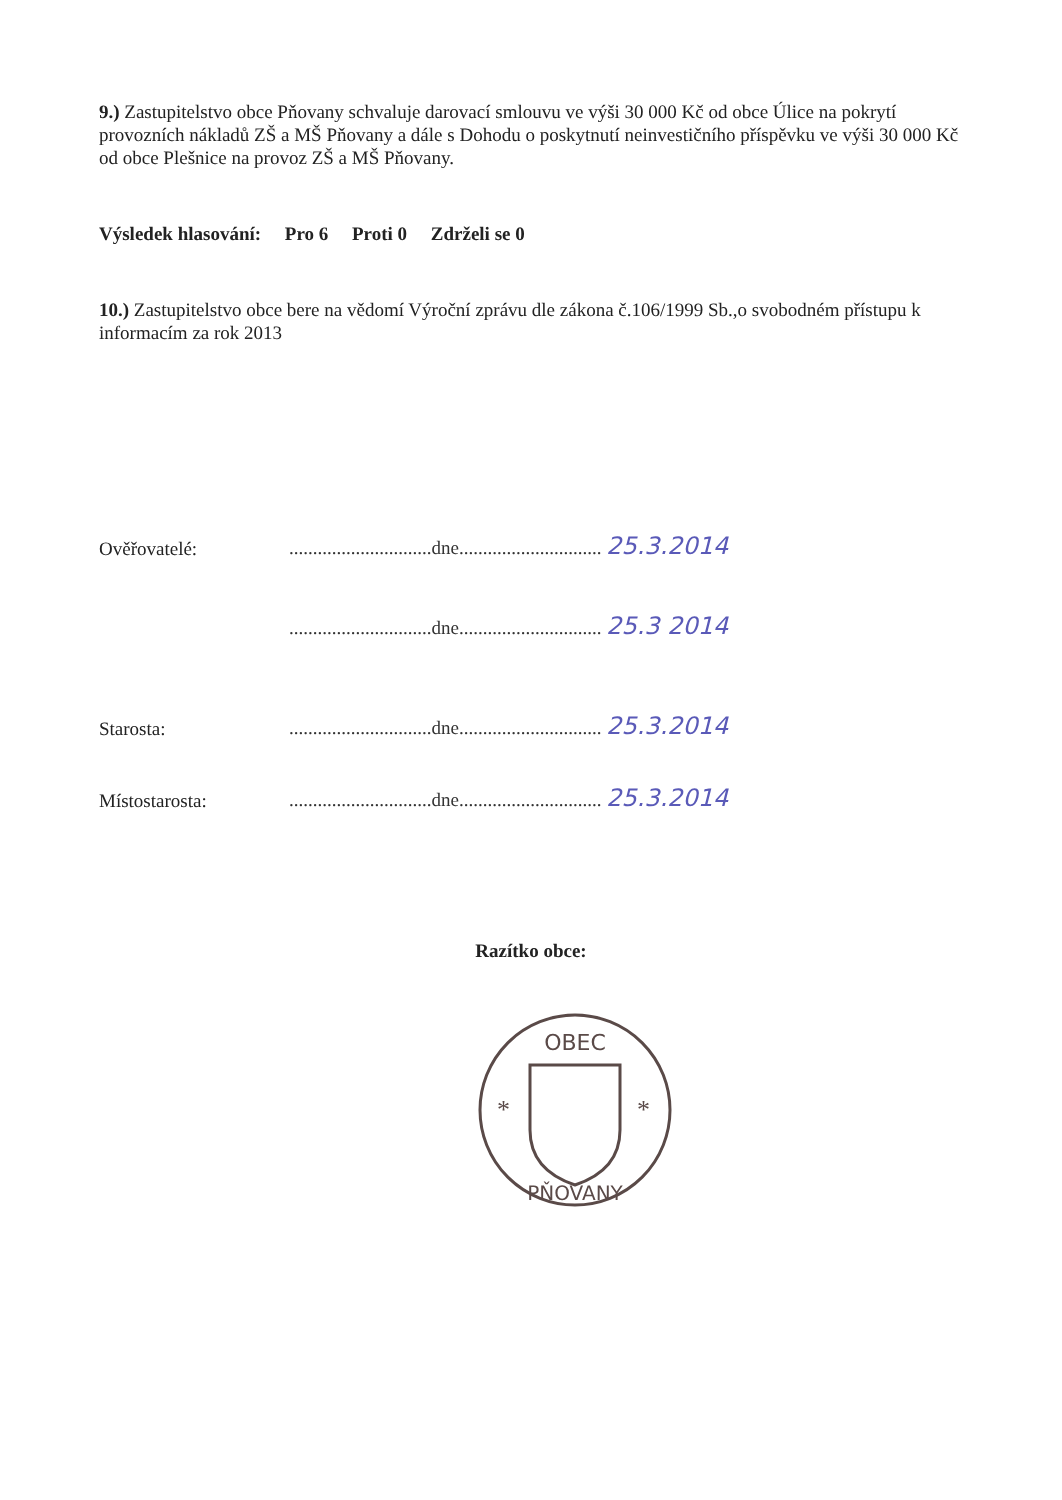9.) Zastupitelstvo obce Pňovany schvaluje darovací smlouvu ve výši 30 000 Kč od obce Úlice na pokrytí provozních nákladů ZŠ a MŠ Pňovany a dále s Dohodu o poskytnutí neinvestičního příspěvku ve výši 30 000 Kč od obce Plešnice na provoz ZŠ a MŠ Pňovany.
Výsledek hlasování: Pro 6 Proti 0 Zdrželi se 0
10.) Zastupitelstvo obce bere na vědomí Výroční zprávu dle zákona č.106/1999 Sb.,o svobodném přístupu k informacím za rok 2013
Ověřovatelé:..............................dne.............................. 25.3.2014
..............................dne.............................. 25.3 2014
Starosta:..............................dne.............................. 25.3.2014
Místostarosta:..............................dne.............................. 25.3.2014
Razítko obce:
OBEC
PŇOVANY
*
*